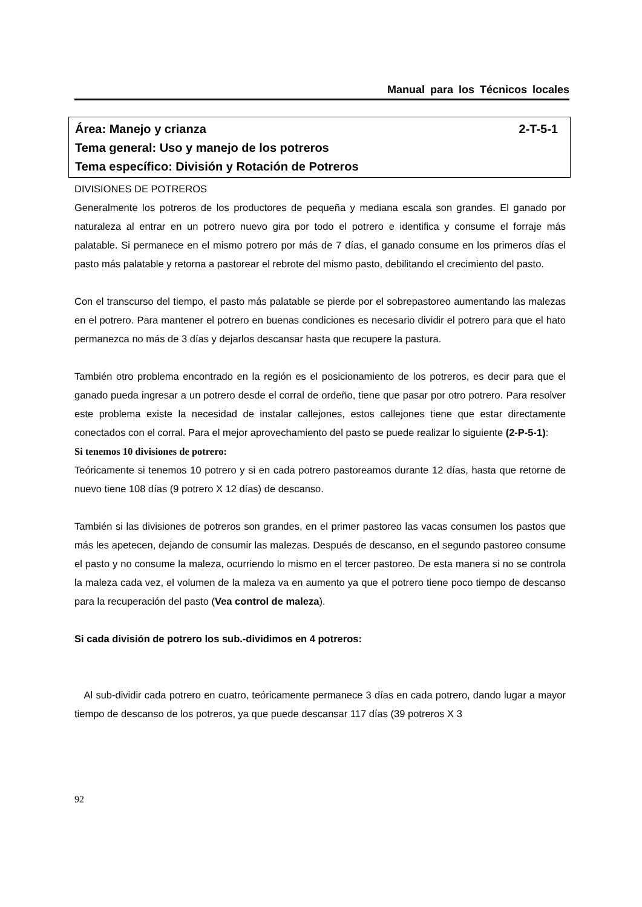Manual para los Técnicos locales
Área: Manejo y crianza 2-T-5-1
Tema general: Uso y manejo de los potreros
Tema específico: División y Rotación de Potreros
DIVISIONES DE POTREROS
Generalmente los potreros de los productores de pequeña y mediana escala son grandes. El ganado por naturaleza al entrar en un potrero nuevo gira por todo el potrero e identifica y consume el forraje más palatable. Si permanece en el mismo potrero por más de 7 días, el ganado consume en los primeros días el pasto más palatable y retorna a pastorear el rebrote del mismo pasto, debilitando el crecimiento del pasto.
Con el transcurso del tiempo, el pasto más palatable se pierde por el sobrepastoreo aumentando las malezas en el potrero. Para mantener el potrero en buenas condiciones es necesario dividir el potrero para que el hato permanezca no más de 3 días y dejarlos descansar hasta que recupere la pastura.
También otro problema encontrado en la región es el posicionamiento de los potreros, es decir para que el ganado pueda ingresar a un potrero desde el corral de ordeño, tiene que pasar por otro potrero. Para resolver este problema existe la necesidad de instalar callejones, estos callejones tiene que estar directamente conectados con el corral. Para el mejor aprovechamiento del pasto se puede realizar lo siguiente (2-P-5-1):
Si tenemos 10 divisiones de potrero:
Teóricamente si tenemos 10 potrero y si en cada potrero pastoreamos durante 12 días, hasta que retorne de nuevo tiene 108 días (9 potrero X 12 días) de descanso.
También si las divisiones de potreros son grandes, en el primer pastoreo las vacas consumen los pastos que más les apetecen, dejando de consumir las malezas. Después de descanso, en el segundo pastoreo consume el pasto y no consume la maleza, ocurriendo lo mismo en el tercer pastoreo. De esta manera si no se controla la maleza cada vez, el volumen de la maleza va en aumento ya que el potrero tiene poco tiempo de descanso para la recuperación del pasto (Vea control de maleza).
Si cada división de potrero los sub.-dividimos en 4 potreros:
Al sub-dividir cada potrero en cuatro, teóricamente permanece 3 días en cada potrero, dando lugar a mayor tiempo de descanso de los potreros, ya que puede descansar 117 días (39 potreros X 3
92